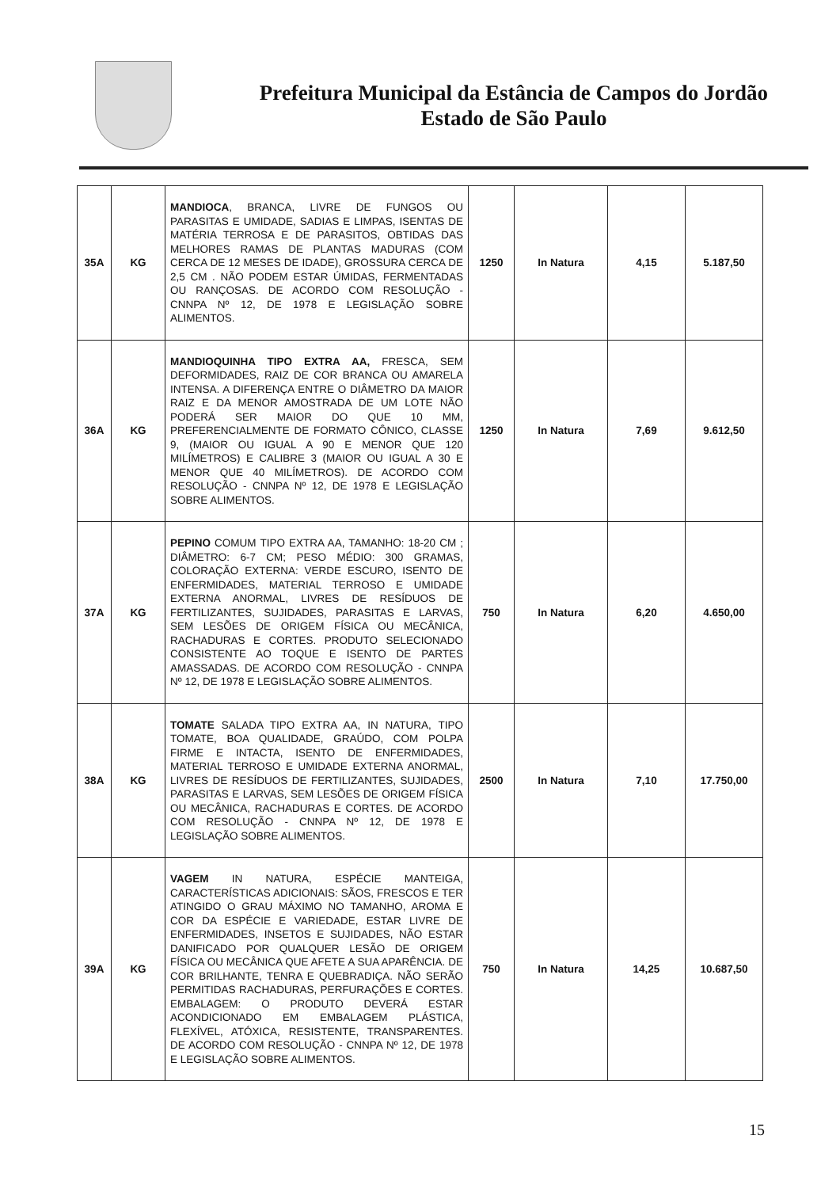Prefeitura Municipal da Estância de Campos do Jordão
Estado de São Paulo
| 35A | KG | MANDIOCA , BRANCA, LIVRE DE FUNGOS OU PARASITAS E UMIDADE, SADIAS E LIMPAS, ISENTAS DE MATÉRIA TERROSA E DE PARASITOS, OBTIDAS DAS MELHORES RAMAS DE PLANTAS MADURAS (COM CERCA DE 12 MESES DE IDADE), GROSSURA CERCA DE 2,5 CM . NÃO PODEM ESTAR ÚMIDAS, FERMENTADAS OU RANÇOSAS. DE ACORDO COM RESOLUÇÃO - CNNPA Nº 12, DE 1978 E LEGISLAÇÃO SOBRE ALIMENTOS. | 1250 | In Natura | 4,15 | 5.187,50 |
| 36A | KG | MANDIOQUINHA TIPO EXTRA AA, FRESCA, SEM DEFORMIDADES, RAIZ DE COR BRANCA OU AMARELA INTENSA. A DIFERENÇA ENTRE O DIÂMETRO DA MAIOR RAIZ E DA MENOR AMOSTRADA DE UM LOTE NÃO PODERÁ SER MAIOR DO QUE 10 MM, PREFERENCIALMENTE DE FORMATO CÔNICO, CLASSE 9, (MAIOR OU IGUAL A 90 E MENOR QUE 120 MILÍMETROS) E CALIBRE 3 (MAIOR OU IGUAL A 30 E MENOR QUE 40 MILÍMETROS). DE ACORDO COM RESOLUÇÃO - CNNPA Nº 12, DE 1978 E LEGISLAÇÃO SOBRE ALIMENTOS. | 1250 | In Natura | 7,69 | 9.612,50 |
| 37A | KG | PEPINO COMUM TIPO EXTRA AA, TAMANHO: 18-20 CM ; DIÂMETRO: 6-7 CM; PESO MÉDIO: 300 GRAMAS, COLORAÇÃO EXTERNA: VERDE ESCURO, ISENTO DE ENFERMIDADES, MATERIAL TERROSO E UMIDADE EXTERNA ANORMAL, LIVRES DE RESÍDUOS DE FERTILIZANTES, SUJIDADES, PARASITAS E LARVAS, SEM LESÕES DE ORIGEM FÍSICA OU MECÂNICA, RACHADURAS E CORTES. PRODUTO SELECIONADO CONSISTENTE AO TOQUE E ISENTO DE PARTES AMASSADAS. DE ACORDO COM RESOLUÇÃO - CNNPA Nº 12, DE 1978 E LEGISLAÇÃO SOBRE ALIMENTOS. | 750 | In Natura | 6,20 | 4.650,00 |
| 38A | KG | TOMATE SALADA TIPO EXTRA AA, IN NATURA, TIPO TOMATE, BOA QUALIDADE, GRAÚDO, COM POLPA FIRME E INTACTA, ISENTO DE ENFERMIDADES, MATERIAL TERROSO E UMIDADE EXTERNA ANORMAL, LIVRES DE RESÍDUOS DE FERTILIZANTES, SUJIDADES, PARASITAS E LARVAS, SEM LESÕES DE ORIGEM FÍSICA OU MECÂNICA, RACHADURAS E CORTES. DE ACORDO COM RESOLUÇÃO - CNNPA Nº 12, DE 1978 E LEGISLAÇÃO SOBRE ALIMENTOS. | 2500 | In Natura | 7,10 | 17.750,00 |
| 39A | KG | VAGEM IN NATURA, ESPÉCIE MANTEIGA, CARACTERÍSTICAS ADICIONAIS: SÃOS, FRESCOS E TER ATINGIDO O GRAU MÁXIMO NO TAMANHO, AROMA E COR DA ESPÉCIE E VARIEDADE, ESTAR LIVRE DE ENFERMIDADES, INSETOS E SUJIDADES, NÃO ESTAR DANIFICADO POR QUALQUER LESÃO DE ORIGEM FÍSICA OU MECÂNICA QUE AFETE A SUA APARÊNCIA. DE COR BRILHANTE, TENRA E QUEBRADIÇA. NÃO SERÃO PERMITIDAS RACHADURAS, PERFURAÇÕES E CORTES. EMBALAGEM: O PRODUTO DEVERÁ ESTAR ACONDICIONADO EM EMBALAGEM PLÁSTICA, FLEXÍVEL, ATÓXICA, RESISTENTE, TRANSPARENTES. DE ACORDO COM RESOLUÇÃO - CNNPA Nº 12, DE 1978 E LEGISLAÇÃO SOBRE ALIMENTOS. | 750 | In Natura | 14,25 | 10.687,50 |
15